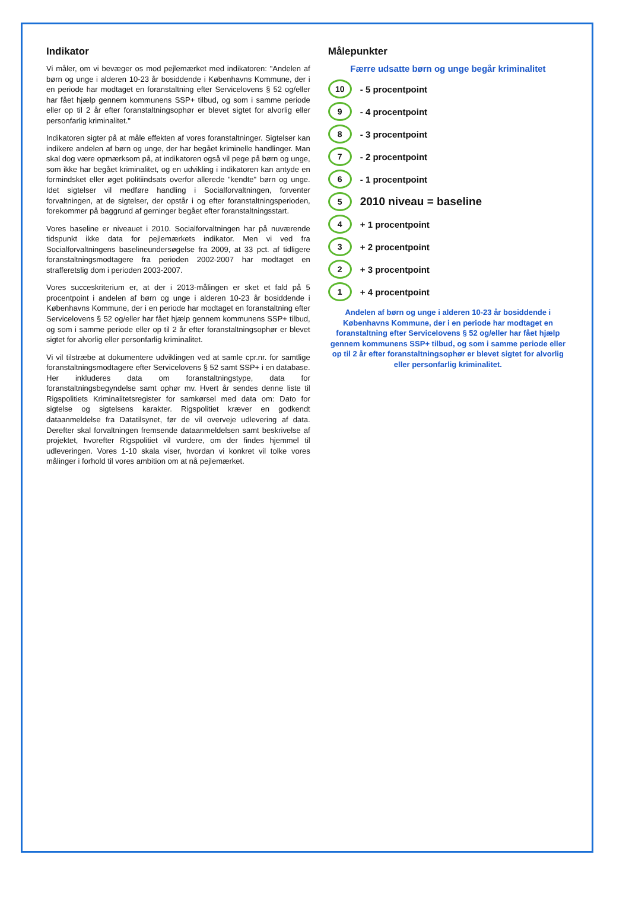Indikator
Vi måler, om vi bevæger os mod pejlemærket med indikatoren: "Andelen af børn og unge i alderen 10-23 år bosiddende i Københavns Kommune, der i en periode har modtaget en foranstaltning efter Servicelovens § 52 og/eller har fået hjælp gennem kommunens SSP+ tilbud, og som i samme periode eller op til 2 år efter foranstaltningsophør er blevet sigtet for alvorlig eller personfarlig kriminalitet."
Indikatoren sigter på at måle effekten af vores foranstaltninger. Sigtelser kan indikere andelen af børn og unge, der har begået kriminelle handlinger. Man skal dog være opmærksom på, at indikatoren også vil pege på børn og unge, som ikke har begået kriminalitet, og en udvikling i indikatoren kan antyde en formindsket eller øget politiindsats overfor allerede "kendte" børn og unge. Idet sigtelser vil medføre handling i Socialforvaltningen, forventer forvaltningen, at de sigtelser, der opstår i og efter foranstaltningsperioden, forekommer på baggrund af gerninger begået efter foranstaltningsstart.
Vores baseline er niveauet i 2010. Socialforvaltningen har på nuværende tidspunkt ikke data for pejlemærkets indikator. Men vi ved fra Socialforvaltningens baselineundersøgelse fra 2009, at 33 pct. af tidligere foranstaltningsmodtagere fra perioden 2002-2007 har modtaget en strafferetslig dom i perioden 2003-2007.
Vores succeskriterium er, at der i 2013-målingen er sket et fald på 5 procentpoint i andelen af børn og unge i alderen 10-23 år bosiddende i Københavns Kommune, der i en periode har modtaget en foranstaltning efter Servicelovens § 52 og/eller har fået hjælp gennem kommunens SSP+ tilbud, og som i samme periode eller op til 2 år efter foranstaltningsophør er blevet sigtet for alvorlig eller personfarlig kriminalitet.
Vi vil tilstræbe at dokumentere udviklingen ved at samle cpr.nr. for samtlige foranstaltningsmodtagere efter Servicelovens § 52 samt SSP+ i en database. Her inkluderes data om foranstaltningstype, data for foranstaltningsbegyndelse samt ophør mv. Hvert år sendes denne liste til Rigspolitiets Kriminalitetsregister for samkørsel med data om: Dato for sigtelse og sigtelsens karakter. Rigspolitiet kræver en godkendt dataanmeldelse fra Datatilsynet, før de vil overveje udlevering af data. Derefter skal forvaltningen fremsende dataanmeldelsen samt beskrivelse af projektet, hvorefter Rigspolitiet vil vurdere, om der findes hjemmel til udleveringen. Vores 1-10 skala viser, hvordan vi konkret vil tolke vores målinger i forhold til vores ambition om at nå pejlemærket.
Målepunkter
Færre udsatte børn og unge begår kriminalitet
10 - 5 procentpoint
9 - 4 procentpoint
8 - 3 procentpoint
7 - 2 procentpoint
6 - 1 procentpoint
5 2010 niveau = baseline
4 + 1 procentpoint
3 + 2 procentpoint
2 + 3 procentpoint
1 + 4 procentpoint
Andelen af børn og unge i alderen 10-23 år bosiddende i Københavns Kommune, der i en periode har modtaget en foranstaltning efter Servicelovens § 52 og/eller har fået hjælp gennem kommunens SSP+ tilbud, og som i samme periode eller op til 2 år efter foranstaltningsophør er blevet sigtet for alvorlig eller personfarlig kriminalitet.